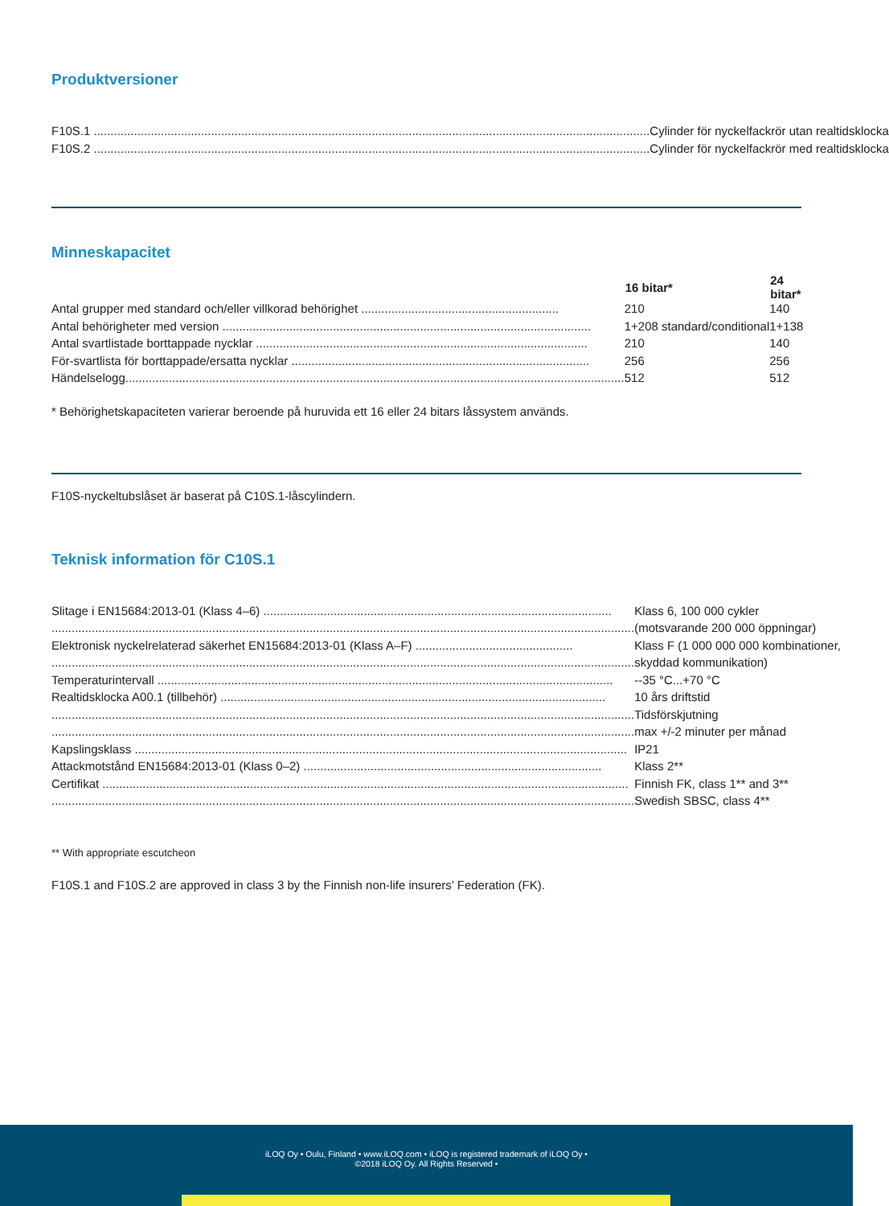Produktversioner
| F10S.1 ...................................................................................................................................................................... | Cylinder för nyckelfackrör utan realtidsklocka |
| F10S.2 ...................................................................................................................................................................... | Cylinder för nyckelfackrör med realtidsklocka |
Minneskapacitet
| | 16 bitar* | 24 bitar* |
| Antal grupper med standard och/eller villkorad behörighet ........................................................... | 210 | 140 |
| Antal behörigheter med version .............................................................................................................. | 1+208 standard/conditional | 1+138 |
| Antal svartlistade borttappade nycklar ................................................................................................... | 210 | 140 |
| För-svartlista för borttappade/ersatta nycklar ......................................................................................... | 256 | 256 |
| Händelselogg..................................................................................................................................................... | 512 | 512 |
* Behörighetskapaciteten varierar beroende på huruvida ett 16 eller 24 bitars låssystem används.
F10S-nyckeltubslåset är baserat på C10S.1-låscylindern.
Teknisk information för C10S.1
| Slitage i EN15684:2013-01 (Klass 4–6) ........................................................................................................ | Klass 6, 100 000 cykler |
| .............................................................................................................................................................................. | (motsvarande 200 000 öppningar) |
| Elektronisk nyckelrelaterad säkerhet EN15684:2013-01 (Klass A–F) ............................................... | Klass F (1 000 000 000 kombinationer, |
| .............................................................................................................................................................................. | skyddad kommunikation) |
| Temperaturintervall ........................................................................................................................................ | --35 °C...+70 °C |
| Realtidsklocka A00.1 (tillbehör) ................................................................................................................... | 10 års driftstid |
| .............................................................................................................................................................................. | Tidsförskjutning |
| .............................................................................................................................................................................. | max +/-2 minuter per månad |
| Kapslingsklass ................................................................................................................................................... | IP21 |
| Attackmotstånd EN15684:2013-01 (Klass 0–2) ......................................................................................... | Klass 2** |
| Certifikat ............................................................................................................................................................. | Finnish FK, class 1** and 3** |
| .............................................................................................................................................................................. | Swedish SBSC, class 4** |
** With appropriate escutcheon
F10S.1 and F10S.2 are approved in class 3 by the Finnish non-life insurers’ Federation (FK).
iLOQ Oy • Oulu, Finland • www.iLOQ.com • iLOQ is registered trademark of iLOQ Oy •
©2018 iLOQ Oy. All Rights Reserved •